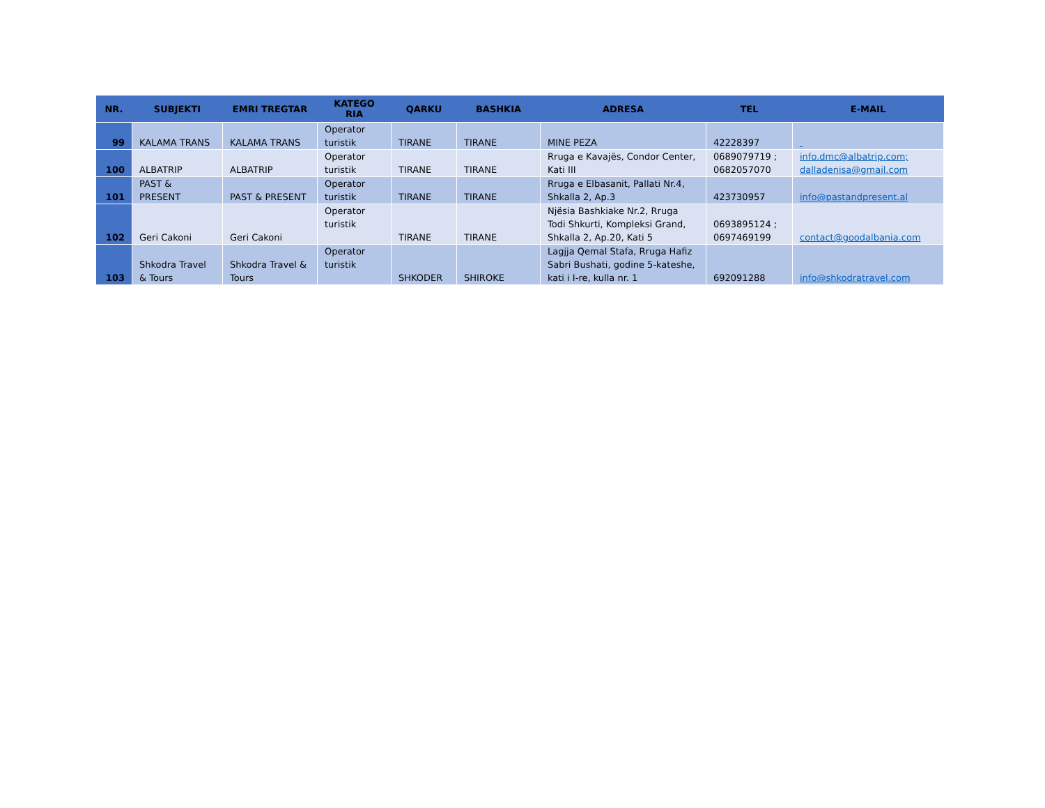| NR. | SUBJEKTI | EMRI TREGTAR | KATEGO RIA | QARKU | BASHKIA | ADRESA | TEL | E-MAIL |
| --- | --- | --- | --- | --- | --- | --- | --- | --- |
| 99 | KALAMA TRANS | KALAMA TRANS | Operator turistik | TIRANE | TIRANE | MINE PEZA | 42228397 | |
| 100 | ALBATRIP | ALBATRIP | Operator turistik | TIRANE | TIRANE | Rruga e Kavajës, Condor Center, Kati III | 0689079719 ; 0682057070 | info.dmc@albatrip.com; dalladenisa@gmail.com |
| 101 | PAST & PRESENT | PAST & PRESENT | Operator turistik | TIRANE | TIRANE | Rruga e Elbasanit, Pallati Nr.4, Shkalla 2, Ap.3 | 423730957 | info@pastandpresent.al |
| 102 | Geri Cakoni | Geri Cakoni | Operator turistik | TIRANE | TIRANE | Njësia Bashkiake Nr.2, Rruga Todi Shkurti, Kompleksi Grand, Shkalla 2, Ap.20, Kati 5 | 0693895124 ; 0697469199 | contact@goodalbania.com |
| 103 | Shkodra Travel & Tours | Shkodra Travel & Tours | Operator turistik | SHKODER | SHIROKE | Lagjja Qemal Stafa, Rruga Hafiz Sabri Bushati, godine 5-kateshe, kati i I-re, kulla nr. 1 | 692091288 | info@shkodratravel.com |